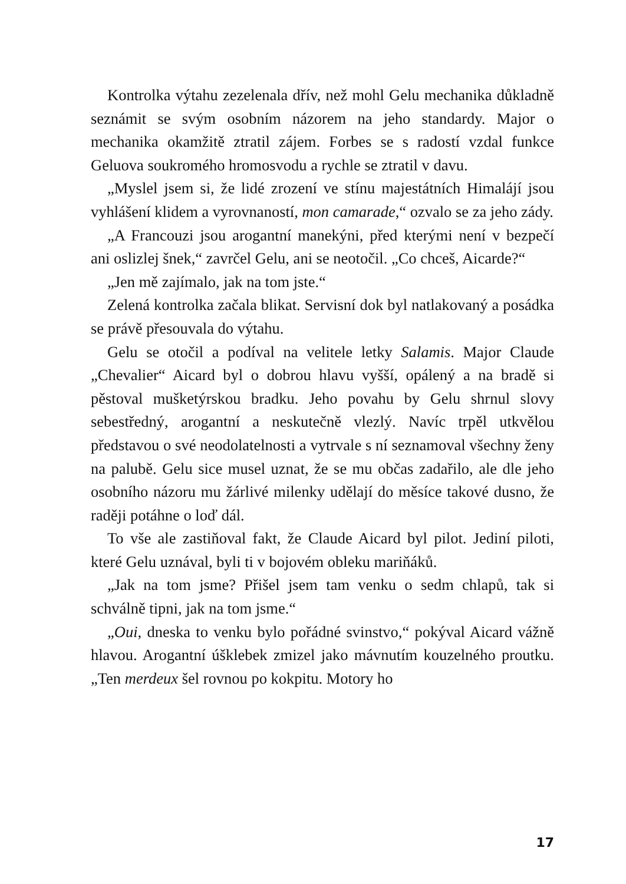Kontrolka výtahu zezelenala dřív, než mohl Gelu mechanika důkladně seznámit se svým osobním názorem na jeho standardy. Major o mechanika okamžitě ztratil zájem. Forbes se s radostí vzdal funkce Geluova soukromého hromosvodu a rychle se ztratil v davu.
„Myslel jsem si, že lidé zrození ve stínu majestátních Himalájí jsou vyhlášení klidem a vyrovnaností, mon camarade,“ ozvalo se za jeho zády.
„A Francouzi jsou arogantní manekýni, před kterými není v bezpečí ani oslizlej šnek,“ zavrčel Gelu, ani se neotočil. „Co chceš, Aicarde?“
„Jen mě zajímalo, jak na tom jste.“
Zelená kontrolka začala blikat. Servisní dok byl natlakovaný a posádka se právě přesouvala do výtahu.
Gelu se otočil a podíval na velitele letky Salamis. Major Claude „Chevalier“ Aicard byl o dobrou hlavu vyšší, opálený a na bradě si pěstoval mušketýrskou bradku. Jeho povahu by Gelu shrnul slovy sebestředný, arogantní a neskutečně vlezlý. Navíc trpěl utkvělou představou o své neodolatelnosti a vytrvale s ní seznamoval všechny ženy na palubě. Gelu sice musel uznat, že se mu občas zadařilo, ale dle jeho osobního názoru mu žárlivé milenky udělají do měsíce takové dusno, že raději potáhne o loď dál.
To vše ale zastiňoval fakt, že Claude Aicard byl pilot. Jediní piloti, které Gelu uznával, byli ti v bojovém obleku mariňáků.
„Jak na tom jsme? Přišel jsem tam venku o sedm chlapů, tak si schválně tipni, jak na tom jsme.“
„Oui, dneska to venku bylo pořádné svinstvo,“ pokýval Aicard vážně hlavou. Arogantní úšklebek zmizel jako mávnutím kouzelného proutku. „Ten merdeux šel rovnou po kokpitu. Motory ho
17